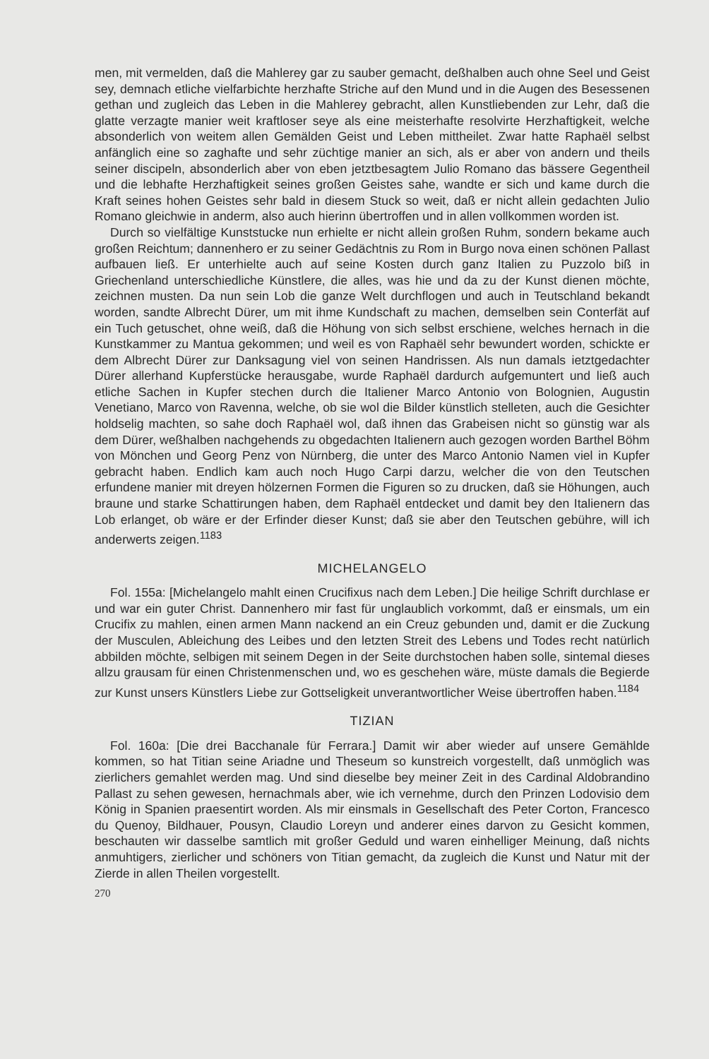men, mit vermelden, daß die Mahlerey gar zu sauber gemacht, deßhalben auch ohne Seel und Geist sey, demnach etliche vielfarbichte herzhafte Striche auf den Mund und in die Augen des Besessenen gethan und zugleich das Leben in die Mahlerey gebracht, allen Kunstliebenden zur Lehr, daß die glatte verzagte manier weit kraftloser seye als eine meisterhafte resolvirte Herzhaftigkeit, welche absonderlich von weitem allen Gemälden Geist und Leben mittheilet. Zwar hatte Raphaël selbst anfänglich eine so zaghafte und sehr züchtige manier an sich, als er aber von andern und theils seiner discipeln, absonderlich aber von eben jetztbesagtem Julio Romano das bässere Gegentheil und die lebhafte Herzhaftigkeit seines großen Geistes sahe, wandte er sich und kame durch die Kraft seines hohen Geistes sehr bald in diesem Stuck so weit, daß er nicht allein gedachten Julio Romano gleichwie in anderm, also auch hierinn übertroffen und in allen vollkommen worden ist.
Durch so vielfältige Kunststucke nun erhielte er nicht allein großen Ruhm, sondern bekame auch großen Reichtum; dannenhero er zu seiner Gedächtnis zu Rom in Burgo nova einen schönen Pallast aufbauen ließ. Er unterhielte auch auf seine Kosten durch ganz Italien zu Puzzolo biß in Griechenland unterschiedliche Künstlere, die alles, was hie und da zu der Kunst dienen möchte, zeichnen musten. Da nun sein Lob die ganze Welt durchflogen und auch in Teutschland bekandt worden, sandte Albrecht Dürer, um mit ihme Kundschaft zu machen, demselben sein Conterfät auf ein Tuch getuschet, ohne weiß, daß die Höhung von sich selbst erschiene, welches hernach in die Kunstkammer zu Mantua gekommen; und weil es von Raphaël sehr bewundert worden, schickte er dem Albrecht Dürer zur Danksagung viel von seinen Handrissen. Als nun damals ietztgedachter Dürer allerhand Kupferstücke herausgabe, wurde Raphaël dardurch aufgemuntert und ließ auch etliche Sachen in Kupfer stechen durch die Italiener Marco Antonio von Bolognien, Augustin Venetiano, Marco von Ravenna, welche, ob sie wol die Bilder künstlich stelleten, auch die Gesichter holdselig machten, so sahe doch Raphaël wol, daß ihnen das Grabeisen nicht so günstig war als dem Dürer, weßhalben nachgehends zu obgedachten Italienern auch gezogen worden Barthel Böhm von Mönchen und Georg Penz von Nürnberg, die unter des Marco Antonio Namen viel in Kupfer gebracht haben. Endlich kam auch noch Hugo Carpi darzu, welcher die von den Teutschen erfundene manier mit dreyen hölzernen Formen die Figuren so zu drucken, daß sie Höhungen, auch braune und starke Schattirungen haben, dem Raphaël entdecket und damit bey den Italienern das Lob erlanget, ob wäre er der Erfinder dieser Kunst; daß sie aber den Teutschen gebühre, will ich anderwerts zeigen.<sup>1183</sup>
MICHELANGELO
Fol. 155a: [Michelangelo mahlt einen Crucifixus nach dem Leben.] Die heilige Schrift durchlase er und war ein guter Christ. Dannenhero mir fast für unglaublich vorkommt, daß er einsmals, um ein Crucifix zu mahlen, einen armen Mann nackend an ein Creuz gebunden und, damit er die Zuckung der Musculen, Ableichung des Leibes und den letzten Streit des Lebens und Todes recht natürlich abbilden möchte, selbigen mit seinem Degen in der Seite durchstochen haben solle, sintemal dieses allzu grausam für einen Christenmenschen und, wo es geschehen wäre, müste damals die Begierde zur Kunst unsers Künstlers Liebe zur Gottseligkeit unverantwortlicher Weise übertroffen haben.<sup>1184</sup>
TIZIAN
Fol. 160a: [Die drei Bacchanale für Ferrara.] Damit wir aber wieder auf unsere Gemählde kommen, so hat Titian seine Ariadne und Theseum so kunstreich vorgestellt, daß unmöglich was zierlichers gemahlet werden mag. Und sind dieselbe bey meiner Zeit in des Cardinal Aldobrandino Pallast zu sehen gewesen, hernachmals aber, wie ich vernehme, durch den Prinzen Lodovisio dem König in Spanien praesentirt worden. Als mir einsmals in Gesellschaft des Peter Corton, Francesco du Quenoy, Bildhauer, Pousyn, Claudio Loreyn und anderer eines darvon zu Gesicht kommen, beschauten wir dasselbe samtlich mit großer Geduld und waren einhelliger Meinung, daß nichts anmuhtigers, zierlicher und schöners von Titian gemacht, da zugleich die Kunst und Natur mit der Zierde in allen Theilen vorgestellt.
270